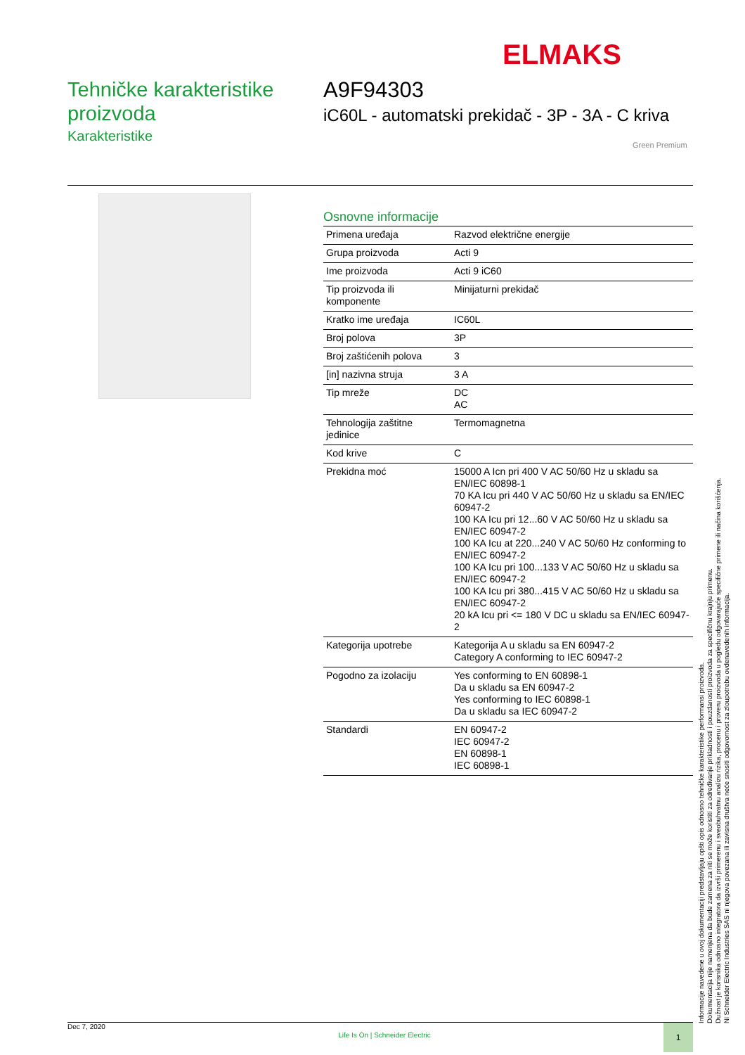ELMAKS
Tehničke karakteristike proizvoda
Karakteristike
A9F94303
iC60L - automatski prekidač - 3P - 3A - C kriva
Green Premium
Osnovne informacije
| Primena uređaja | Razvod električne energije |
| Grupa proizvoda | Acti 9 |
| Ime proizvoda | Acti 9 iC60 |
| Tip proizvoda ili komponente | Minijaturni prekidač |
| Kratko ime uređaja | IC60L |
| Broj polova | 3P |
| Broj zaštićenih polova | 3 |
| [in] nazivna struja | 3 A |
| Tip mreže | DC AC |
| Tehnologija zaštitne jedinice | Termomagnetna |
| Kod krive | C |
| Prekidna moć | 15000 A Icn pri 400 V AC 50/60 Hz u skladu sa EN/IEC 60898-1 70 KA Icu pri 440 V AC 50/60 Hz u skladu sa EN/IEC 60947-2 100 KA Icu pri 12...60 V AC 50/60 Hz u skladu sa EN/IEC 60947-2 100 KA Icu at 220...240 V AC 50/60 Hz conforming to EN/IEC 60947-2 100 KA Icu pri 100...133 V AC 50/60 Hz u skladu sa EN/IEC 60947-2 100 KA Icu pri 380...415 V AC 50/60 Hz u skladu sa EN/IEC 60947-2 20 kA Icu pri <= 180 V DC u skladu sa EN/IEC 60947-2 |
| Kategorija upotrebe | Kategorija A u skladu sa EN 60947-2 Category A conforming to IEC 60947-2 |
| Pogodno za izolaciju | Yes conforming to EN 60898-1 Da u skladu sa EN 60947-2 Yes conforming to IEC 60898-1 Da u skladu sa IEC 60947-2 |
| Standardi | EN 60947-2 IEC 60947-2 EN 60898-1 IEC 60898-1 |
Informacije navedene u ovoj dokumentaciji predstavljaju opšti opis odnosno tehničke karakteristike performansi proizvoda.
Dokumentacija nije namenjena da bude zamena za niti se može koristiti za određivanje prikladnosti i pouzdanosti proizvoda za specifičnu krajnju primenu.
Dužnost je korisnika odnosno integratora da izvrši primerenu i sveobuhvatnu analizu rizika, procenu i proveru proizvoda u pogledu odgovarajuće specifične primene ili načina korišćenja.
Ni Schneider Electric Industries SAS ni njegova povezana ili zavisna društva neće snositi odgovornost za zloupotrebu ovdenavedenih informacija.
Dec 7, 2020 Life Is On | Schneider Electric 1